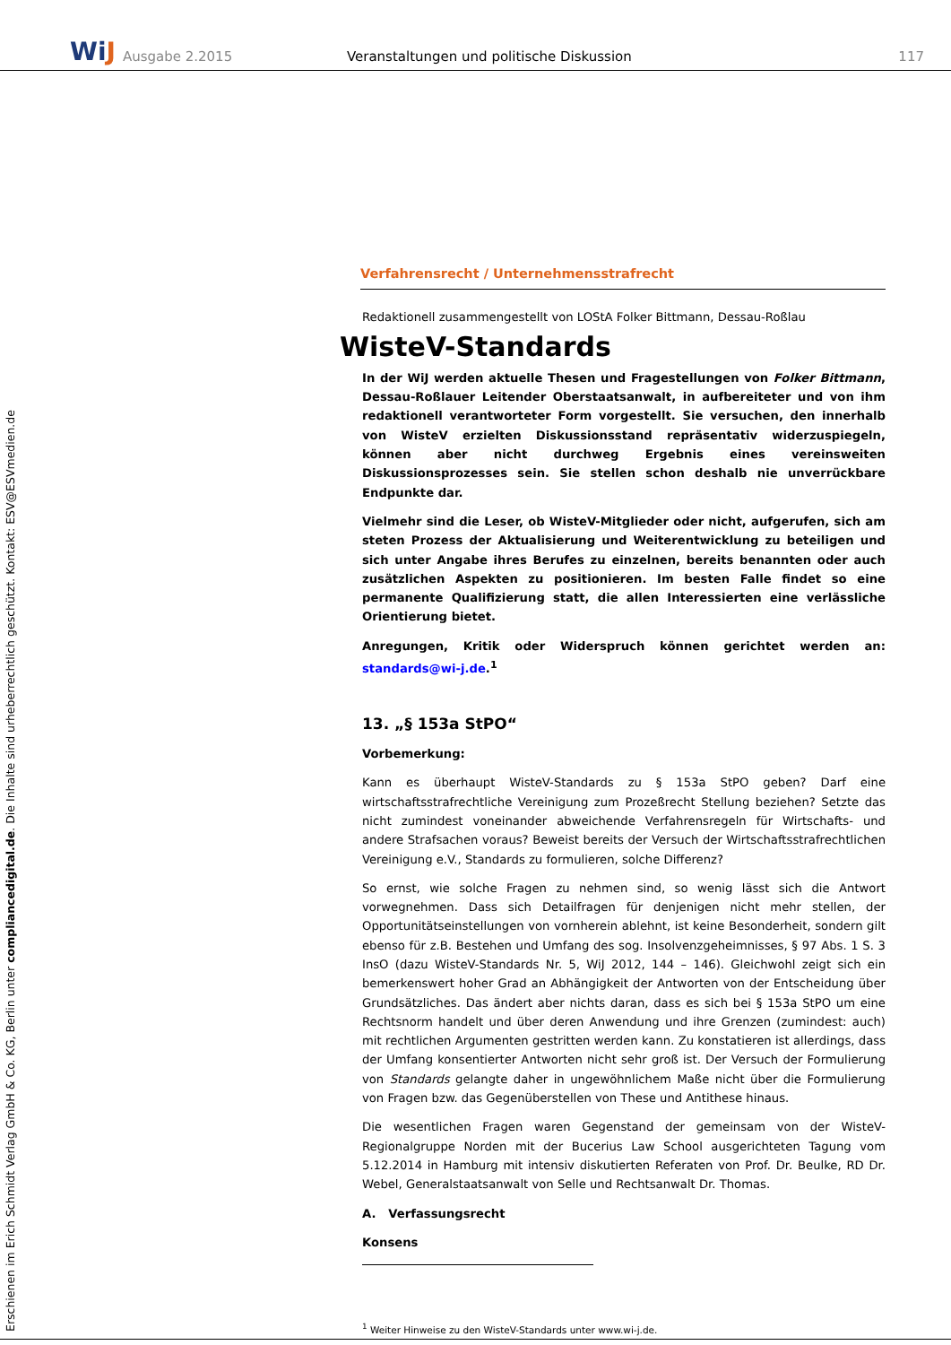WiJ
Ausgabe 2.2015
Veranstaltungen und politische Diskussion
117
Erschienen im Erich Schmidt Verlag GmbH & Co. KG, Berlin unter compliancedigital.de. Die Inhalte sind urheberrechtlich geschützt. Kontakt: ESV@ESVmedien.de
Verfahrensrecht / Unternehmensstrafrecht
Redaktionell zusammengestellt von LOStA Folker Bittmann, Dessau-Roßlau
WisteV-Standards
In der WiJ werden aktuelle Thesen und Fragestellungen von Folker Bittmann, Dessau-Roßlauer Leitender Oberstaatsanwalt, in aufbereiteter und von ihm redaktionell verantworteter Form vorgestellt. Sie versuchen, den innerhalb von WisteV erzielten Diskussionsstand repräsentativ widerzuspiegeln, können aber nicht durchweg Ergebnis eines vereinsweiten Diskussionsprozesses sein. Sie stellen schon deshalb nie unverrückbare Endpunkte dar.
Vielmehr sind die Leser, ob WisteV-Mitglieder oder nicht, aufgerufen, sich am steten Prozess der Aktualisierung und Weiterentwicklung zu beteiligen und sich unter Angabe ihres Berufes zu einzelnen, bereits benannten oder auch zusätzlichen Aspekten zu positionieren. Im besten Falle findet so eine permanente Qualifizierung statt, die allen Interessierten eine verlässliche Orientierung bietet.
Anregungen, Kritik oder Widerspruch können gerichtet werden an: standards@wi-j.de.<sup>1</sup>
13. „§ 153a StPO“
Vorbemerkung:
Kann es überhaupt WisteV-Standards zu § 153a StPO geben? Darf eine wirtschaftsstrafrechtliche Vereinigung zum Prozeßrecht Stellung beziehen? Setzte das nicht zumindest voneinander abweichende Verfahrensregeln für Wirtschafts- und andere Strafsachen voraus? Beweist bereits der Versuch der Wirtschaftsstrafrechtlichen Vereinigung e.V., Standards zu formulieren, solche Differenz?
So ernst, wie solche Fragen zu nehmen sind, so wenig lässt sich die Antwort vorwegnehmen. Dass sich Detailfragen für denjenigen nicht mehr stellen, der Opportunitätseinstellungen von vornherein ablehnt, ist keine Besonderheit, sondern gilt ebenso für z.B. Bestehen und Umfang des sog. Insolvenzgeheimnisses, § 97 Abs. 1 S. 3 InsO (dazu WisteV-Standards Nr. 5, WiJ 2012, 144 – 146). Gleichwohl zeigt sich ein bemerkenswert hoher Grad an Abhängigkeit der Antworten von der Entscheidung über Grundsätzliches. Das ändert aber nichts daran, dass es sich bei § 153a StPO um eine Rechtsnorm handelt und über deren Anwendung und ihre Grenzen (zumindest: auch) mit rechtlichen Argumenten gestritten werden kann. Zu konstatieren ist allerdings, dass der Umfang konsentierter Antworten nicht sehr groß ist. Der Versuch der Formulierung von Standards gelangte daher in ungewöhnlichem Maße nicht über die Formulierung von Fragen bzw. das Gegenüberstellen von These und Antithese hinaus.
Die wesentlichen Fragen waren Gegenstand der gemeinsam von der WisteV-Regionalgruppe Norden mit der Bucerius Law School ausgerichteten Tagung vom 5.12.2014 in Hamburg mit intensiv diskutierten Referaten von Prof. Dr. Beulke, RD Dr. Webel, Generalstaatsanwalt von Selle und Rechtsanwalt Dr. Thomas.
A. Verfassungsrecht
Konsens
<sup>1</sup> Weiter Hinweise zu den WisteV-Standards unter www.wi-j.de.